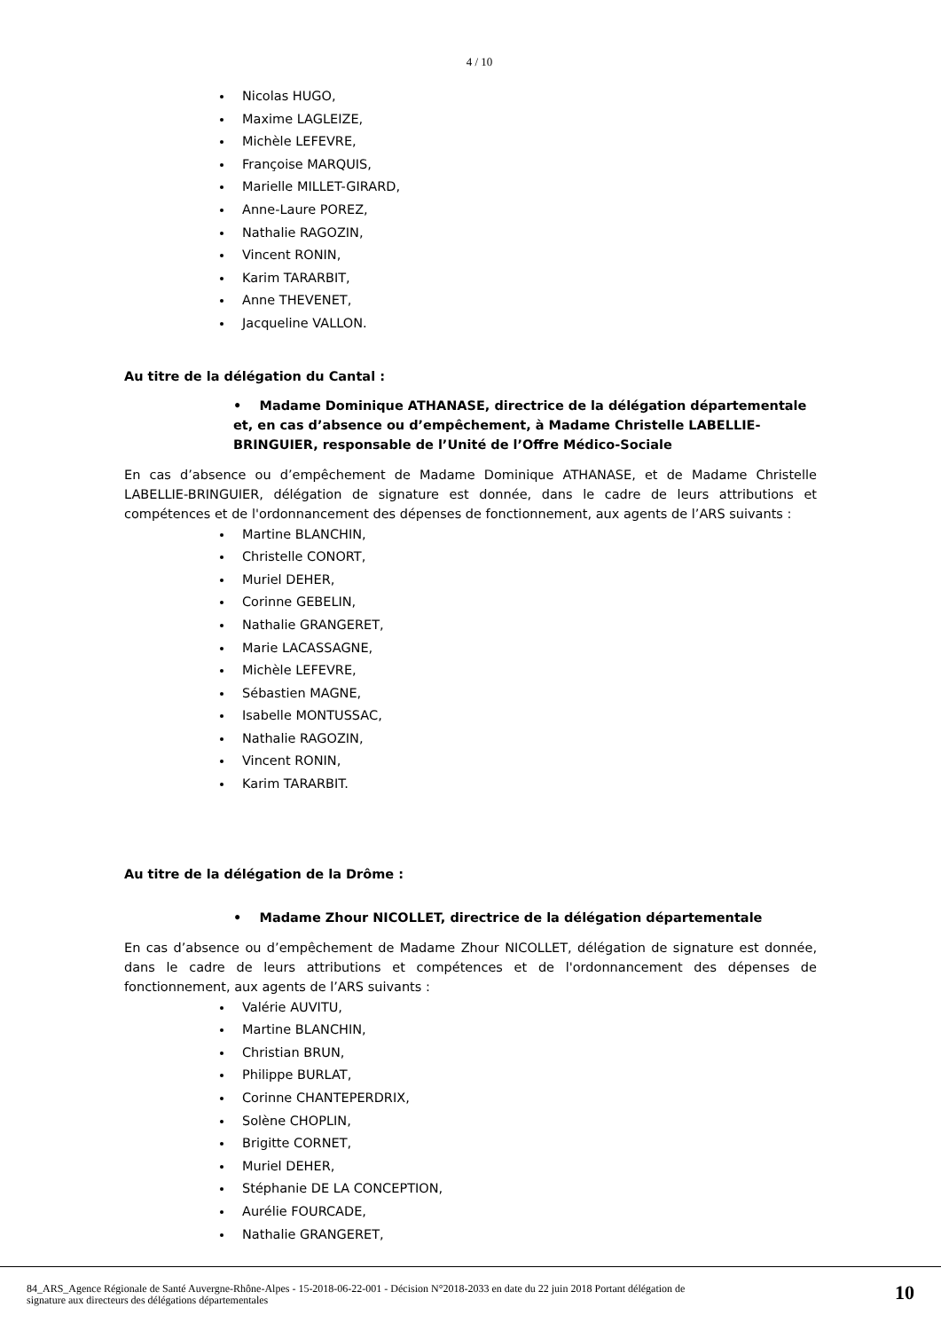4 / 10
Nicolas HUGO,
Maxime LAGLEIZE,
Michèle LEFEVRE,
Françoise MARQUIS,
Marielle MILLET-GIRARD,
Anne-Laure POREZ,
Nathalie RAGOZIN,
Vincent RONIN,
Karim TARARBIT,
Anne THEVENET,
Jacqueline VALLON.
Au titre de la délégation du Cantal :
• Madame Dominique ATHANASE, directrice de la délégation départementale et, en cas d’absence ou d’empêchement, à Madame Christelle LABELLIE-BRINGUIER, responsable de l’Unité de l’Offre Médico-Sociale
En cas d’absence ou d’empêchement de Madame Dominique ATHANASE, et de Madame Christelle LABELLIE-BRINGUIER, délégation de signature est donnée, dans le cadre de leurs attributions et compétences et de l'ordonnancement des dépenses de fonctionnement, aux agents de l’ARS suivants :
Martine BLANCHIN,
Christelle CONORT,
Muriel DEHER,
Corinne GEBELIN,
Nathalie GRANGERET,
Marie LACASSAGNE,
Michèle LEFEVRE,
Sébastien MAGNE,
Isabelle MONTUSSAC,
Nathalie RAGOZIN,
Vincent RONIN,
Karim TARARBIT.
Au titre de la délégation de la Drôme :
• Madame Zhour NICOLLET, directrice de la délégation départementale
En cas d’absence ou d’empêchement de Madame Zhour NICOLLET, délégation de signature est donnée, dans le cadre de leurs attributions et compétences et de l'ordonnancement des dépenses de fonctionnement, aux agents de l’ARS suivants :
Valérie AUVITU,
Martine BLANCHIN,
Christian BRUN,
Philippe BURLAT,
Corinne CHANTEPERDRIX,
Solène CHOPLIN,
Brigitte CORNET,
Muriel DEHER,
Stéphanie DE LA CONCEPTION,
Aurélie FOURCADE,
Nathalie GRANGERET,
84_ARS_Agence Régionale de Santé Auvergne-Rhône-Alpes - 15-2018-06-22-001 - Décision N°2018-2033 en date du 22 juin 2018 Portant délégation de
signature aux directeurs des délégations départementales
10